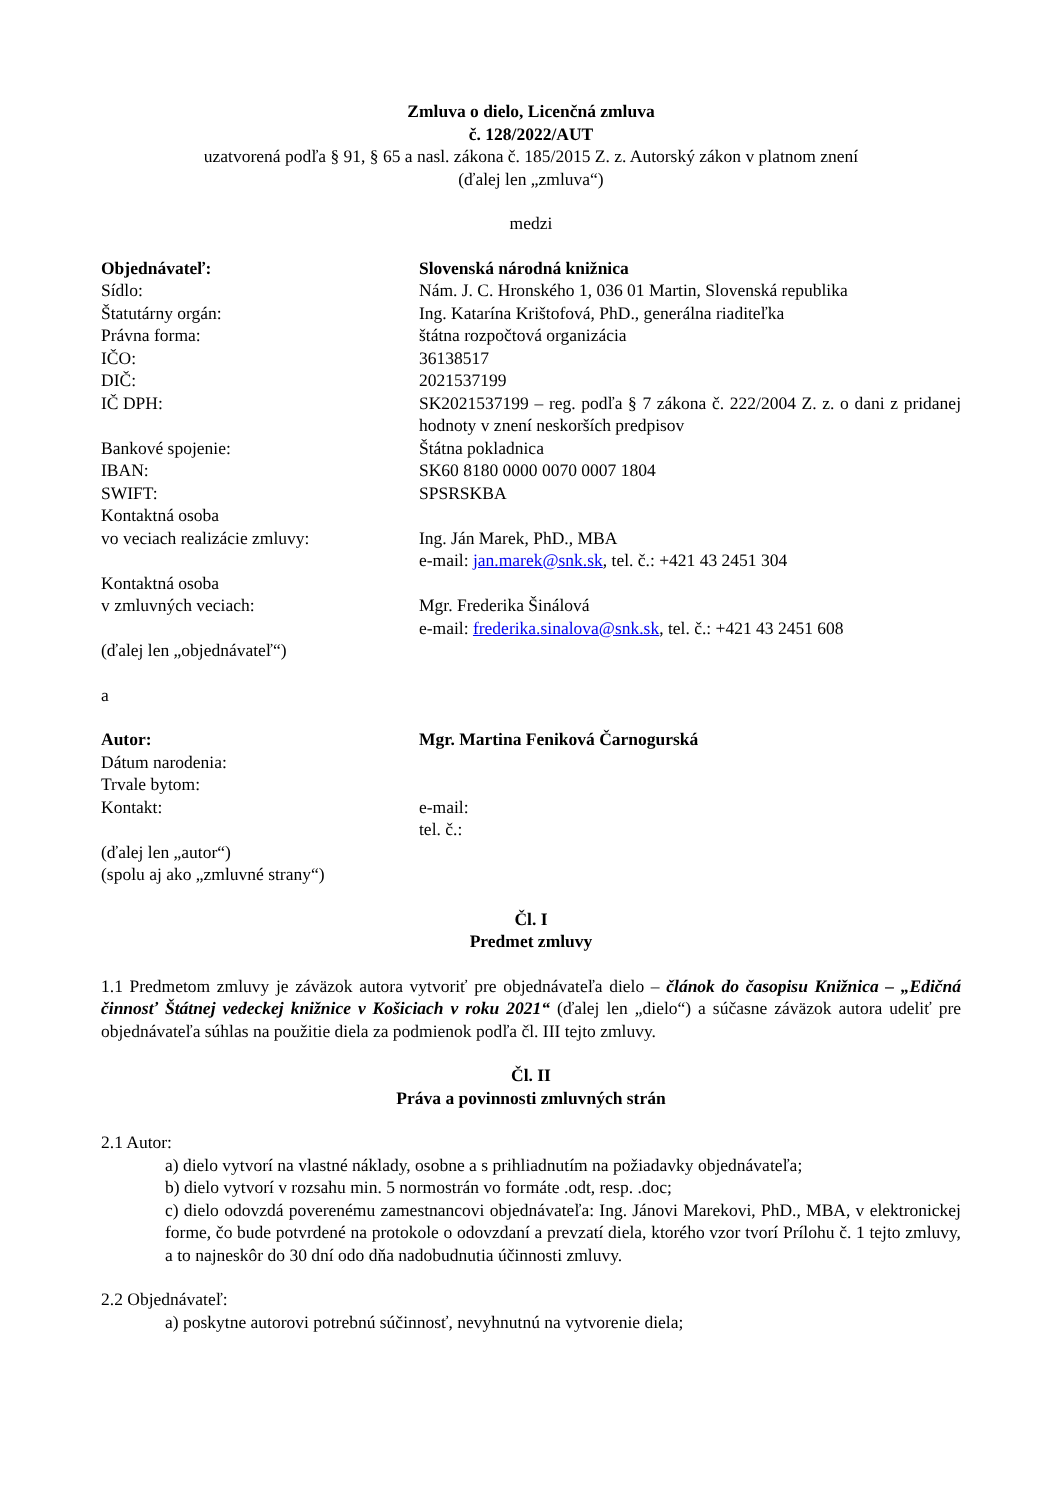Zmluva o dielo, Licenčná zmluva
č. 128/2022/AUT
uzatvorená podľa § 91, § 65 a nasl. zákona č. 185/2015 Z. z. Autorský zákon v platnom znení
(ďalej len „zmluva“)
medzi
Objednávateľ: Slovenská národná knižnica
Sídlo: Nám. J. C. Hronského 1, 036 01 Martin, Slovenská republika
Štatutárny orgán: Ing. Katarína Krištofová, PhD., generálna riaditeľka
Právna forma: štátna rozpočtová organizácia
IČO: 36138517
DIČ: 2021537199
IČ DPH: SK2021537199 – reg. podľa § 7 zákona č. 222/2004 Z. z. o dani z pridanej hodnoty v znení neskorších predpisov
Bankové spojenie: Štátna pokladnica
IBAN: SK60 8180 0000 0070 0007 1804
SWIFT: SPSRSKBA
Kontaktná osoba
vo veciach realizácie zmluvy:
Ing. Ján Marek, PhD., MBA
e-mail: jan.marek@snk.sk, tel. č.: +421 43 2451 304
Kontaktná osoba
v zmluvných veciach:
Mgr. Frederika Šinálová
e-mail: frederika.sinalova@snk.sk, tel. č.: +421 43 2451 608
(ďalej len „objednávateľ“)
a
Autor: Mgr. Martina Feniková Čarnogurská
Dátum narodenia:
Trvale bytom:
Kontakt: e-mail:
tel. č.:
(ďalej len „autor“)
(spolu aj ako „zmluvné strany“)
Čl. I
Predmet zmluvy
1.1 Predmetom zmluvy je záväzok autora vytvoriť pre objednávateľa dielo – článok do časopisu Knižnica – „Edičná činnosť Štátnej vedeckej knižnice v Košiciach v roku 2021“ (ďalej len „dielo“) a súčasne záväzok autora udeliť pre objednávateľa súhlas na použitie diela za podmienok podľa čl. III tejto zmluvy.
Čl. II
Práva a povinnosti zmluvných strán
2.1 Autor:
a) dielo vytvorí na vlastné náklady, osobne a s prihliadnutím na požiadavky objednávateľa;
b) dielo vytvorí v rozsahu min. 5 normostrán vo formáte .odt, resp. .doc;
c) dielo odovzdá poverenému zamestnancovi objednávateľa: Ing. Jánovi Marekovi, PhD., MBA, v elektronickej forme, čo bude potvrdené na protokole o odovzdaní a prevzatí diela, ktorého vzor tvorí Prílohu č. 1 tejto zmluvy, a to najneskôr do 30 dní odo dňa nadobudnutia účinnosti zmluvy.
2.2 Objednávateľ:
a) poskytne autorovi potrebnú súčinnosť, nevyhnutnú na vytvorenie diela;